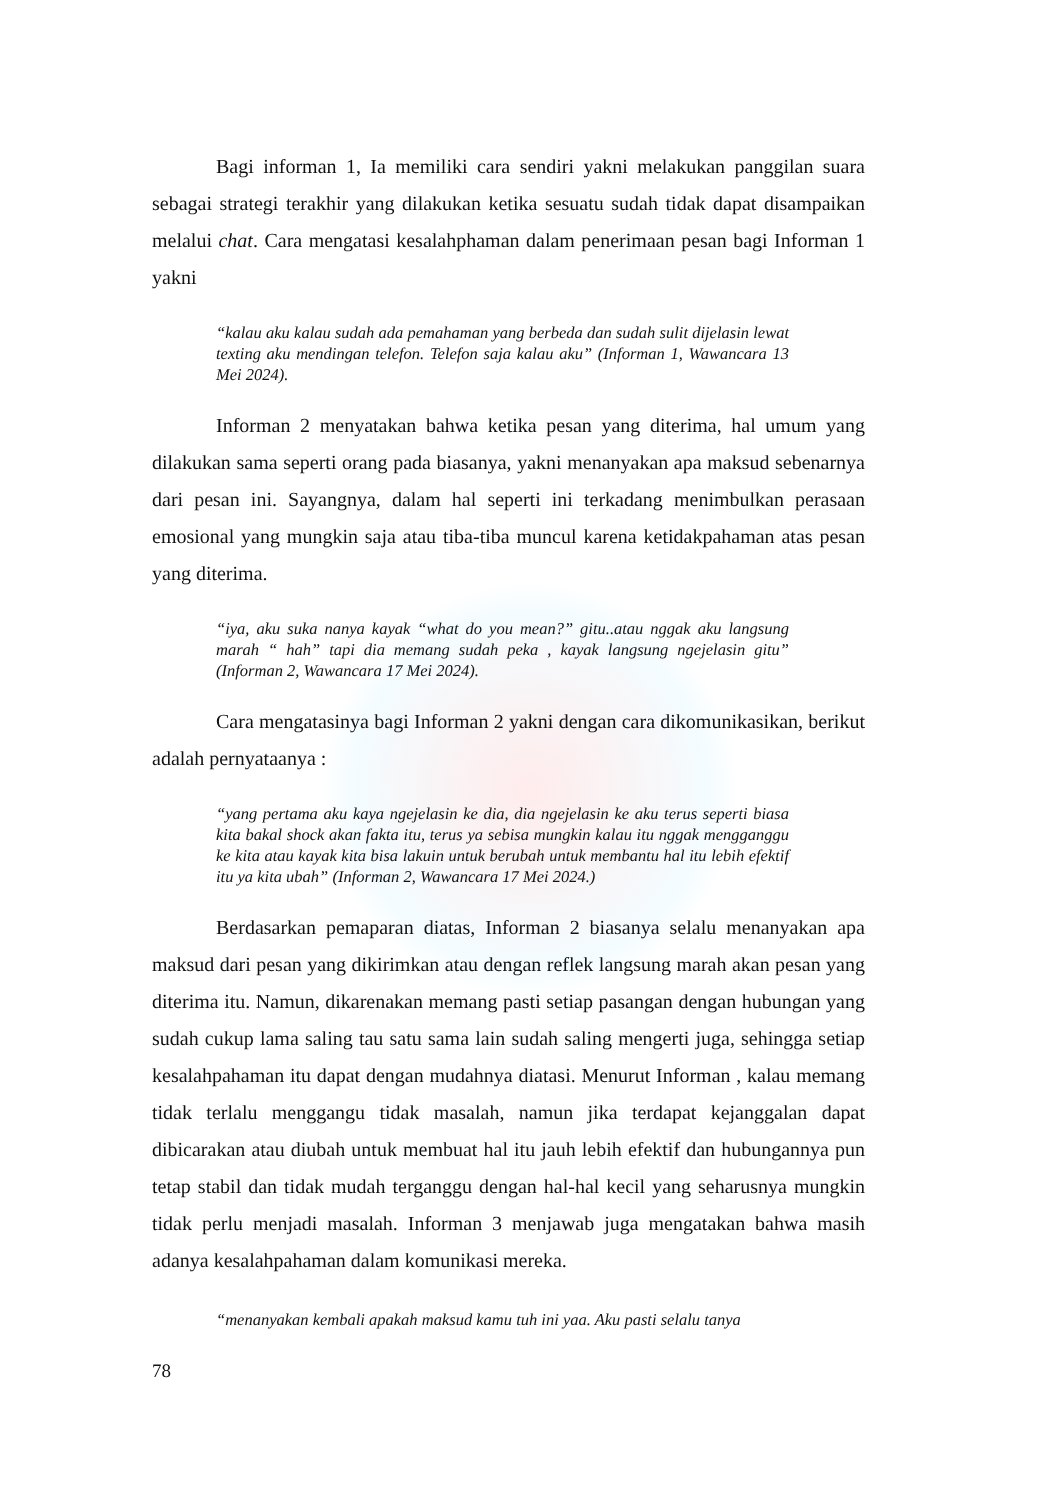Bagi informan 1, Ia memiliki cara sendiri yakni melakukan panggilan suara sebagai strategi terakhir yang dilakukan ketika sesuatu sudah tidak dapat disampaikan melalui chat. Cara mengatasi kesalahphaman dalam penerimaan pesan bagi Informan 1 yakni
“kalau aku kalau sudah ada pemahaman yang berbeda dan sudah sulit dijelasin lewat texting aku mendingan telefon. Telefon saja kalau aku” (Informan 1, Wawancara 13 Mei 2024).
Informan 2 menyatakan bahwa ketika pesan yang diterima, hal umum yang dilakukan sama seperti orang pada biasanya, yakni menanyakan apa maksud sebenarnya dari pesan ini. Sayangnya, dalam hal seperti ini terkadang menimbulkan perasaan emosional yang mungkin saja atau tiba-tiba muncul karena ketidakpahaman atas pesan yang diterima.
“iya, aku suka nanya kayak “what do you mean?” gitu..atau nggak aku langsung marah “ hah” tapi dia memang sudah peka , kayak langsung ngejelasin gitu” (Informan 2, Wawancara 17 Mei 2024).
Cara mengatasinya bagi Informan 2 yakni dengan cara dikomunikasikan, berikut adalah pernyataanya :
“yang pertama aku kaya ngejelasin ke dia, dia ngejelasin ke aku terus seperti biasa kita bakal shock akan fakta itu, terus ya sebisa mungkin kalau itu nggak mengganggu ke kita atau kayak kita bisa lakuin untuk berubah untuk membantu hal itu lebih efektif itu ya kita ubah” (Informan 2, Wawancara 17 Mei 2024.)
Berdasarkan pemaparan diatas, Informan 2 biasanya selalu menanyakan apa maksud dari pesan yang dikirimkan atau dengan reflek langsung marah akan pesan yang diterima itu. Namun, dikarenakan memang pasti setiap pasangan dengan hubungan yang sudah cukup lama saling tau satu sama lain sudah saling mengerti juga, sehingga setiap kesalahpahaman itu dapat dengan mudahnya diatasi. Menurut Informan , kalau memang tidak terlalu menggangu tidak masalah, namun jika terdapat kejanggalan dapat dibicarakan atau diubah untuk membuat hal itu jauh lebih efektif dan hubungannya pun tetap stabil dan tidak mudah terganggu dengan hal-hal kecil yang seharusnya mungkin tidak perlu menjadi masalah. Informan 3 menjawab juga mengatakan bahwa masih adanya kesalahpahaman dalam komunikasi mereka.
“menanyakan kembali apakah maksud kamu tuh ini yaa. Aku pasti selalu tanya
78